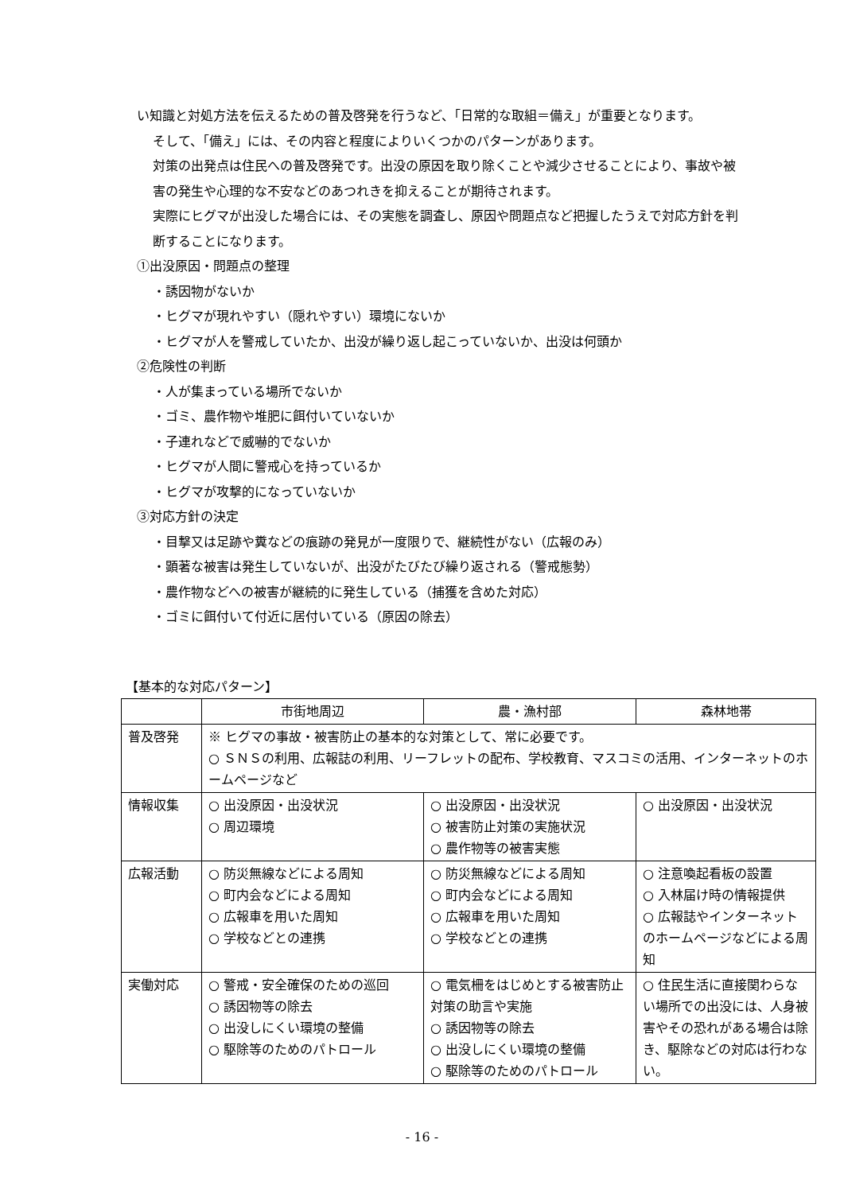い知識と対処方法を伝えるための普及啓発を行うなど、「日常的な取組＝備え」が重要となります。
そして、「備え」には、その内容と程度によりいくつかのパターンがあります。
対策の出発点は住民への普及啓発です。出没の原因を取り除くことや減少させることにより、事故や被害の発生や心理的な不安などのあつれきを抑えることが期待されます。
実際にヒグマが出没した場合には、その実態を調査し、原因や問題点など把握したうえで対応方針を判断することになります。
①出没原因・問題点の整理
・誘因物がないか
・ヒグマが現れやすい（隠れやすい）環境にないか
・ヒグマが人を警戒していたか、出没が繰り返し起こっていないか、出没は何頭か
②危険性の判断
・人が集まっている場所でないか
・ゴミ、農作物や堆肥に餌付いていないか
・子連れなどで威嚇的でないか
・ヒグマが人間に警戒心を持っているか
・ヒグマが攻撃的になっていないか
③対応方針の決定
・目撃又は足跡や糞などの痕跡の発見が一度限りで、継続性がない（広報のみ）
・顕著な被害は発生していないが、出没がたびたび繰り返される（警戒態勢）
・農作物などへの被害が継続的に発生している（捕獲を含めた対応）
・ゴミに餌付いて付近に居付いている（原因の除去）
【基本的な対応パターン】
| | 市街地周辺 | 農・漁村部 | 森林地帯 |
| --- | --- | --- | --- |
| 普及啓発 | ※ ヒグマの事故・被害防止の基本的な対策として、常に必要です。 ○ ＳＮＳの利用、広報誌の利用、リーフレットの配布、学校教育、マスコミの活用、インターネットのホームページなど | | |
| 情報収集 | ○ 出没原因・出没状況 ○ 周辺環境 | ○ 出没原因・出没状況 ○ 被害防止対策の実施状況 ○ 農作物等の被害実態 | ○ 出没原因・出没状況 |
| 広報活動 | ○ 防災無線などによる周知 ○ 町内会などによる周知 ○ 広報車を用いた周知 ○ 学校などとの連携 | ○ 防災無線などによる周知 ○ 町内会などによる周知 ○ 広報車を用いた周知 ○ 学校などとの連携 | ○ 注意喚起看板の設置 ○ 入林届け時の情報提供 ○ 広報誌やインターネットのホームページなどによる周知 |
| 実働対応 | ○ 警戒・安全確保のための巡回 ○ 誘因物等の除去 ○ 出没しにくい環境の整備 ○ 駆除等のためのパトロール | ○ 電気柵をはじめとする被害防止対策の助言や実施 ○ 誘因物等の除去 ○ 出没しにくい環境の整備 ○ 駆除等のためのパトロール | ○ 住民生活に直接関わらない場所での出没には、人身被害やその恐れがある場合は除き、駆除などの対応は行わない。 |
- 16 -